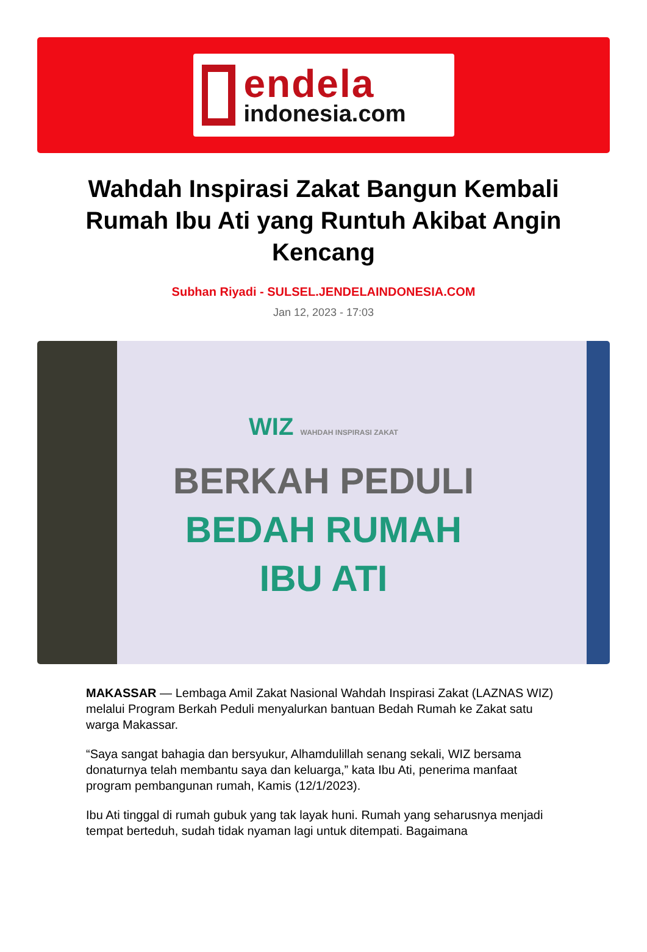endela
indonesia.com
Wahdah Inspirasi Zakat Bangun Kembali Rumah Ibu Ati yang Runtuh Akibat Angin Kencang
Subhan Riyadi - SULSEL.JENDELAINDONESIA.COM
Jan 12, 2023 - 17:03
WIZ WAHDAH INSPIRASI ZAKAT
BERKAH PEDULI
BEDAH RUMAH
IBU ATI
MAKASSAR — Lembaga Amil Zakat Nasional Wahdah Inspirasi Zakat (LAZNAS WIZ) melalui Program Berkah Peduli menyalurkan bantuan Bedah Rumah ke Zakat satu warga Makassar.
“Saya sangat bahagia dan bersyukur, Alhamdulillah senang sekali, WIZ bersama donaturnya telah membantu saya dan keluarga,” kata Ibu Ati, penerima manfaat program pembangunan rumah, Kamis (12/1/2023).
Ibu Ati tinggal di rumah gubuk yang tak layak huni. Rumah yang seharusnya menjadi tempat berteduh, sudah tidak nyaman lagi untuk ditempati. Bagaimana